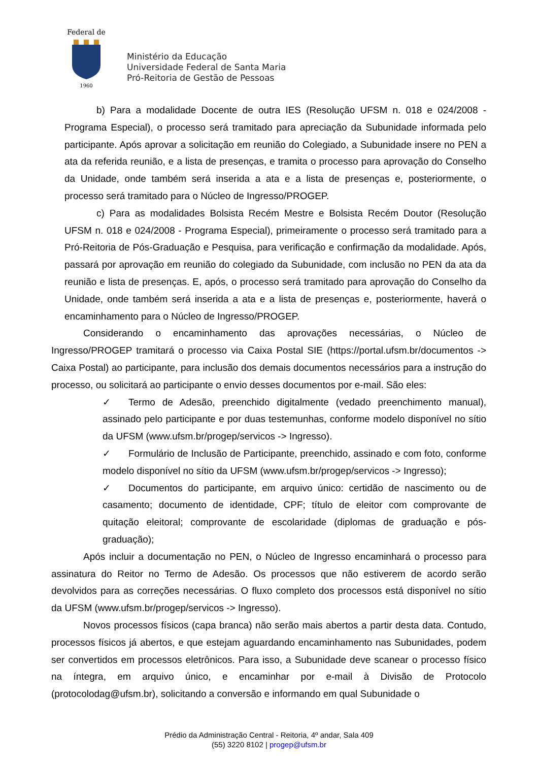Federal de
1960
Ministério da Educação
Universidade Federal de Santa Maria
Pró-Reitoria de Gestão de Pessoas
b) Para a modalidade Docente de outra IES (Resolução UFSM n. 018 e 024/2008 - Programa Especial), o processo será tramitado para apreciação da Subunidade informada pelo participante. Após aprovar a solicitação em reunião do Colegiado, a Subunidade insere no PEN a ata da referida reunião, e a lista de presenças, e tramita o processo para aprovação do Conselho da Unidade, onde também será inserida a ata e a lista de presenças e, posteriormente, o processo será tramitado para o Núcleo de Ingresso/PROGEP.
c) Para as modalidades Bolsista Recém Mestre e Bolsista Recém Doutor (Resolução UFSM n. 018 e 024/2008 - Programa Especial), primeiramente o processo será tramitado para a Pró-Reitoria de Pós-Graduação e Pesquisa, para verificação e confirmação da modalidade. Após, passará por aprovação em reunião do colegiado da Subunidade, com inclusão no PEN da ata da reunião e lista de presenças. E, após, o processo será tramitado para aprovação do Conselho da Unidade, onde também será inserida a ata e a lista de presenças e, posteriormente, haverá o encaminhamento para o Núcleo de Ingresso/PROGEP.
Considerando o encaminhamento das aprovações necessárias, o Núcleo de Ingresso/PROGEP tramitará o processo via Caixa Postal SIE (https://portal.ufsm.br/documentos -> Caixa Postal) ao participante, para inclusão dos demais documentos necessários para a instrução do processo, ou solicitará ao participante o envio desses documentos por e-mail. São eles:
✓ Termo de Adesão, preenchido digitalmente (vedado preenchimento manual), assinado pelo participante e por duas testemunhas, conforme modelo disponível no sítio da UFSM (www.ufsm.br/progep/servicos -> Ingresso).
✓ Formulário de Inclusão de Participante, preenchido, assinado e com foto, conforme modelo disponível no sítio da UFSM (www.ufsm.br/progep/servicos -> Ingresso);
✓ Documentos do participante, em arquivo único: certidão de nascimento ou de casamento; documento de identidade, CPF; título de eleitor com comprovante de quitação eleitoral; comprovante de escolaridade (diplomas de graduação e pós-graduação);
Após incluir a documentação no PEN, o Núcleo de Ingresso encaminhará o processo para assinatura do Reitor no Termo de Adesão. Os processos que não estiverem de acordo serão devolvidos para as correções necessárias. O fluxo completo dos processos está disponível no sítio da UFSM (www.ufsm.br/progep/servicos -> Ingresso).
Novos processos físicos (capa branca) não serão mais abertos a partir desta data. Contudo, processos físicos já abertos, e que estejam aguardando encaminhamento nas Subunidades, podem ser convertidos em processos eletrônicos. Para isso, a Subunidade deve scanear o processo físico na íntegra, em arquivo único, e encaminhar por e-mail à Divisão de Protocolo (protocolodag@ufsm.br), solicitando a conversão e informando em qual Subunidade o
Prédio da Administração Central - Reitoria, 4º andar, Sala 409
(55) 3220 8102 | progep@ufsm.br